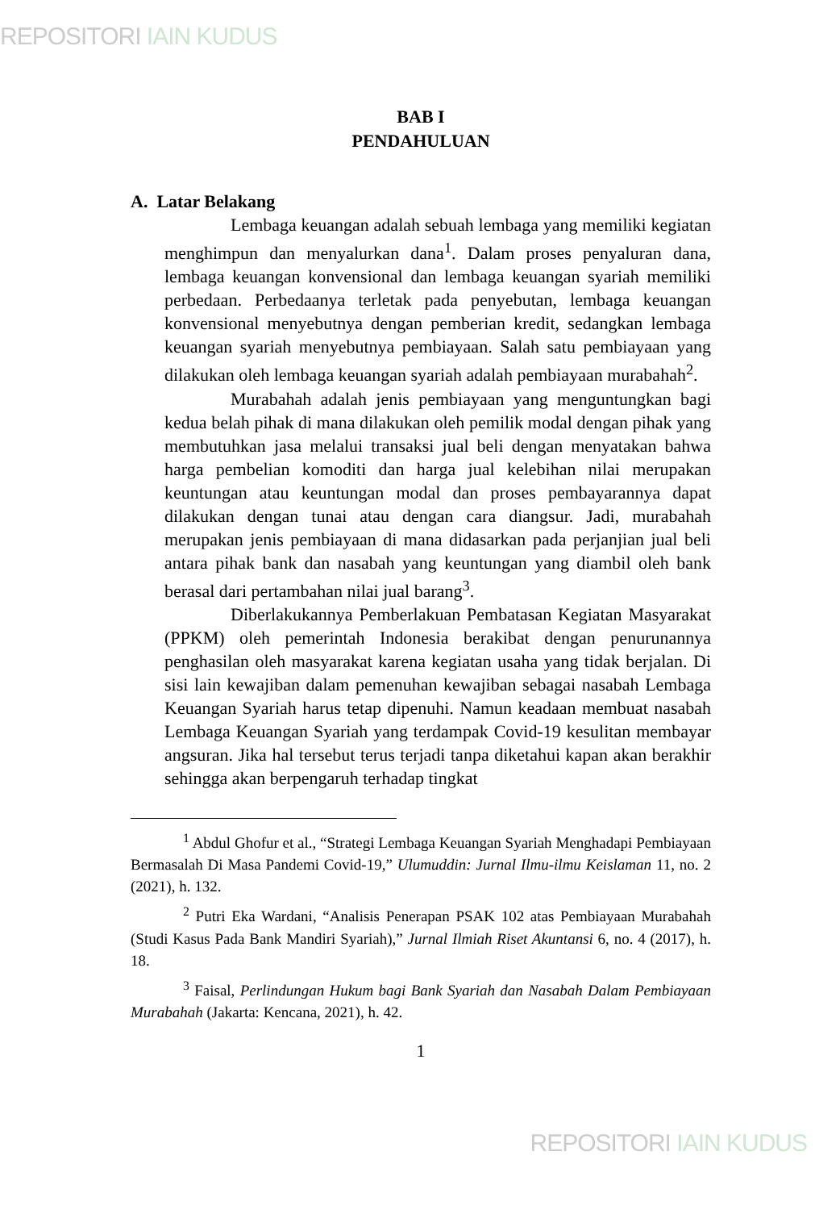REPOSITORI IAIN KUDUS
BAB I
PENDAHULUAN
A. Latar Belakang
Lembaga keuangan adalah sebuah lembaga yang memiliki kegiatan menghimpun dan menyalurkan dana<sup>1</sup>. Dalam proses penyaluran dana, lembaga keuangan konvensional dan lembaga keuangan syariah memiliki perbedaan. Perbedaanya terletak pada penyebutan, lembaga keuangan konvensional menyebutnya dengan pemberian kredit, sedangkan lembaga keuangan syariah menyebutnya pembiayaan. Salah satu pembiayaan yang dilakukan oleh lembaga keuangan syariah adalah pembiayaan murabahah<sup>2</sup>.
Murabahah adalah jenis pembiayaan yang menguntungkan bagi kedua belah pihak di mana dilakukan oleh pemilik modal dengan pihak yang membutuhkan jasa melalui transaksi jual beli dengan menyatakan bahwa harga pembelian komoditi dan harga jual kelebihan nilai merupakan keuntungan atau keuntungan modal dan proses pembayarannya dapat dilakukan dengan tunai atau dengan cara diangsur. Jadi, murabahah merupakan jenis pembiayaan di mana didasarkan pada perjanjian jual beli antara pihak bank dan nasabah yang keuntungan yang diambil oleh bank berasal dari pertambahan nilai jual barang<sup>3</sup>.
Diberlakukannya Pemberlakuan Pembatasan Kegiatan Masyarakat (PPKM) oleh pemerintah Indonesia berakibat dengan penurunannya penghasilan oleh masyarakat karena kegiatan usaha yang tidak berjalan. Di sisi lain kewajiban dalam pemenuhan kewajiban sebagai nasabah Lembaga Keuangan Syariah harus tetap dipenuhi. Namun keadaan membuat nasabah Lembaga Keuangan Syariah yang terdampak Covid-19 kesulitan membayar angsuran. Jika hal tersebut terus terjadi tanpa diketahui kapan akan berakhir sehingga akan berpengaruh terhadap tingkat
<sup>1</sup> Abdul Ghofur et al., “Strategi Lembaga Keuangan Syariah Menghadapi Pembiayaan Bermasalah Di Masa Pandemi Covid-19,” Ulumuddin: Jurnal Ilmu-ilmu Keislaman 11, no. 2 (2021), h. 132.
<sup>2</sup> Putri Eka Wardani, “Analisis Penerapan PSAK 102 atas Pembiayaan Murabahah (Studi Kasus Pada Bank Mandiri Syariah),” Jurnal Ilmiah Riset Akuntansi 6, no. 4 (2017), h. 18.
<sup>3</sup> Faisal, Perlindungan Hukum bagi Bank Syariah dan Nasabah Dalam Pembiayaan Murabahah (Jakarta: Kencana, 2021), h. 42.
1
REPOSITORI IAIN KUDUS